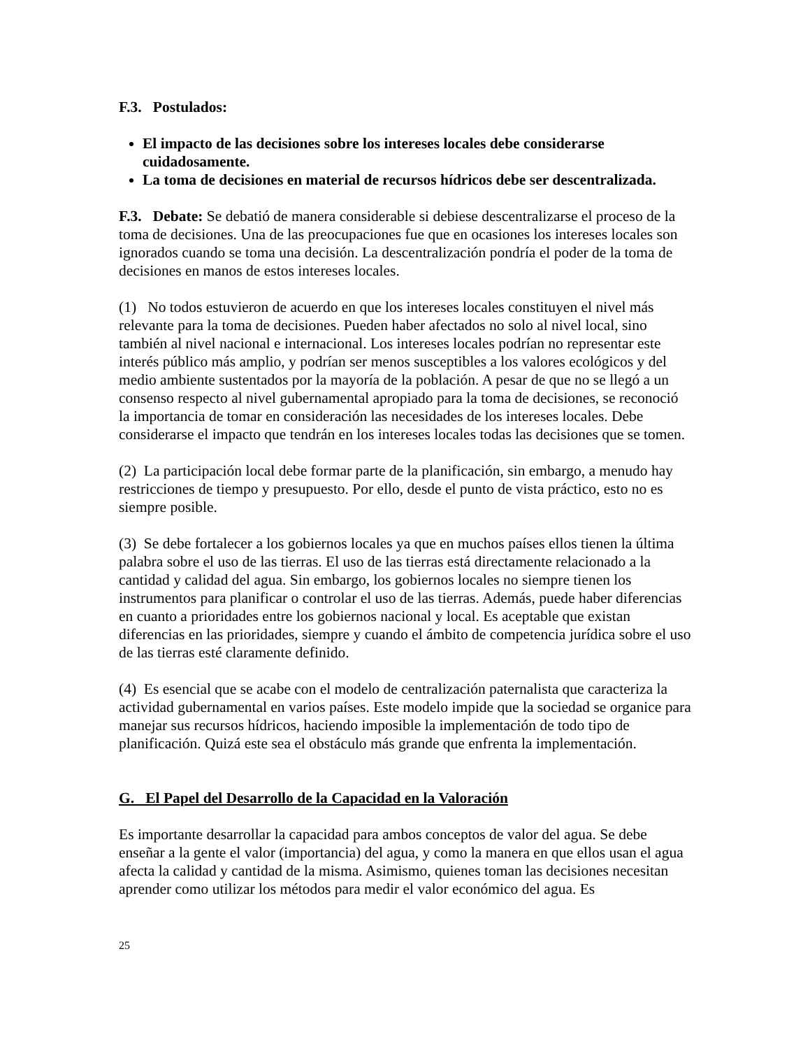F.3. Postulados:
El impacto de las decisiones sobre los intereses locales debe considerarse cuidadosamente.
La toma de decisiones en material de recursos hídricos debe ser descentralizada.
F.3. Debate: Se debatió de manera considerable si debiese descentralizarse el proceso de la toma de decisiones. Una de las preocupaciones fue que en ocasiones los intereses locales son ignorados cuando se toma una decisión. La descentralización pondría el poder de la toma de decisiones en manos de estos intereses locales.
(1) No todos estuvieron de acuerdo en que los intereses locales constituyen el nivel más relevante para la toma de decisiones. Pueden haber afectados no solo al nivel local, sino también al nivel nacional e internacional. Los intereses locales podrían no representar este interés público más amplio, y podrían ser menos susceptibles a los valores ecológicos y del medio ambiente sustentados por la mayoría de la población. A pesar de que no se llegó a un consenso respecto al nivel gubernamental apropiado para la toma de decisiones, se reconoció la importancia de tomar en consideración las necesidades de los intereses locales. Debe considerarse el impacto que tendrán en los intereses locales todas las decisiones que se tomen.
(2) La participación local debe formar parte de la planificación, sin embargo, a menudo hay restricciones de tiempo y presupuesto. Por ello, desde el punto de vista práctico, esto no es siempre posible.
(3) Se debe fortalecer a los gobiernos locales ya que en muchos países ellos tienen la última palabra sobre el uso de las tierras. El uso de las tierras está directamente relacionado a la cantidad y calidad del agua. Sin embargo, los gobiernos locales no siempre tienen los instrumentos para planificar o controlar el uso de las tierras. Además, puede haber diferencias en cuanto a prioridades entre los gobiernos nacional y local. Es aceptable que existan diferencias en las prioridades, siempre y cuando el ámbito de competencia jurídica sobre el uso de las tierras esté claramente definido.
(4) Es esencial que se acabe con el modelo de centralización paternalista que caracteriza la actividad gubernamental en varios países. Este modelo impide que la sociedad se organice para manejar sus recursos hídricos, haciendo imposible la implementación de todo tipo de planificación. Quizá este sea el obstáculo más grande que enfrenta la implementación.
G. El Papel del Desarrollo de la Capacidad en la Valoración
Es importante desarrollar la capacidad para ambos conceptos de valor del agua. Se debe enseñar a la gente el valor (importancia) del agua, y como la manera en que ellos usan el agua afecta la calidad y cantidad de la misma. Asimismo, quienes toman las decisiones necesitan aprender como utilizar los métodos para medir el valor económico del agua. Es
25